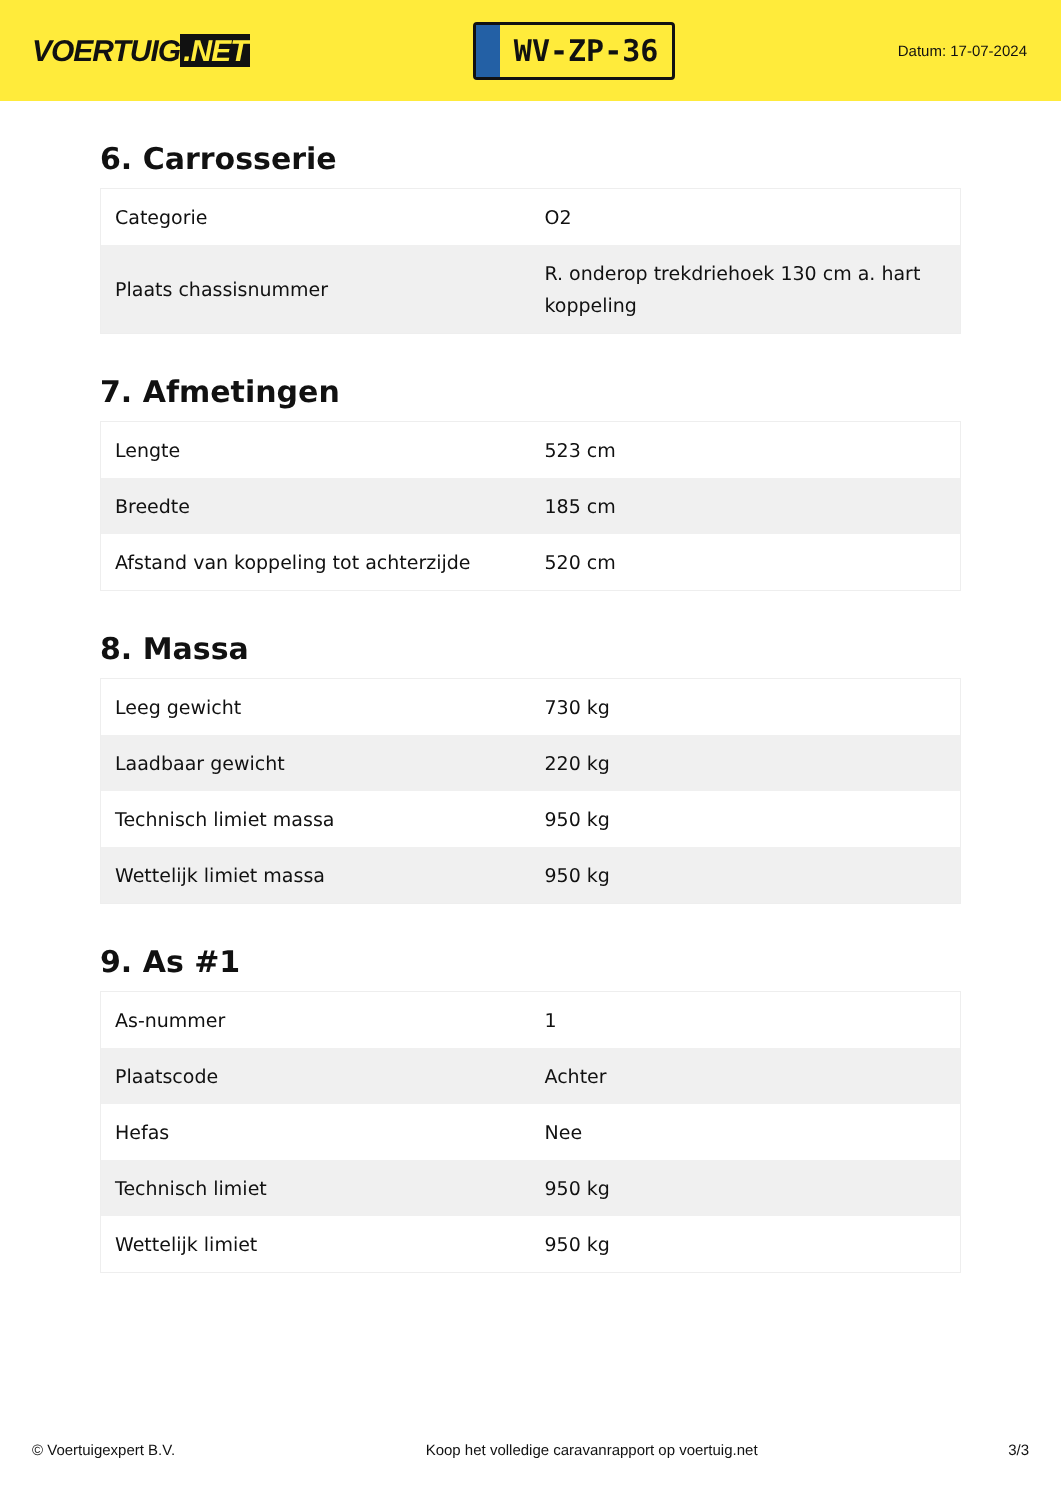VOERTUIG.NET
WV-ZP-36
Datum: 17-07-2024
6. Carrosserie
| Categorie | O2 |
| Plaats chassisnummer | R. onderop trekdriehoek 130 cm a. hart koppeling |
7. Afmetingen
| Lengte | 523 cm |
| Breedte | 185 cm |
| Afstand van koppeling tot achterzijde | 520 cm |
8. Massa
| Leeg gewicht | 730 kg |
| Laadbaar gewicht | 220 kg |
| Technisch limiet massa | 950 kg |
| Wettelijk limiet massa | 950 kg |
9. As #1
| As-nummer | 1 |
| Plaatscode | Achter |
| Hefas | Nee |
| Technisch limiet | 950 kg |
| Wettelijk limiet | 950 kg |
© Voertuigexpert B.V. Koop het volledige caravanrapport op voertuig.net 3/3